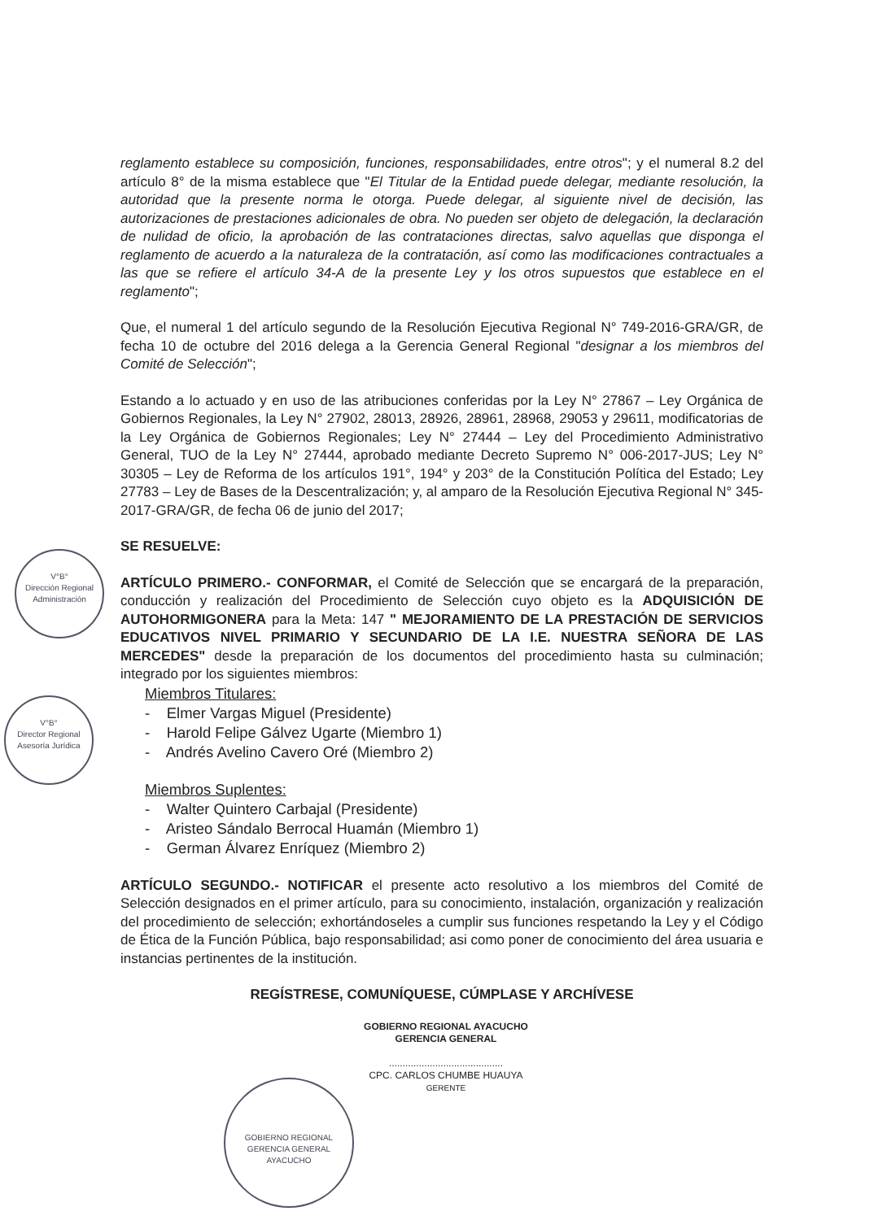reglamento establece su composición, funciones, responsabilidades, entre otros"; y el numeral 8.2 del artículo 8° de la misma establece que "El Titular de la Entidad puede delegar, mediante resolución, la autoridad que la presente norma le otorga. Puede delegar, al siguiente nivel de decisión, las autorizaciones de prestaciones adicionales de obra. No pueden ser objeto de delegación, la declaración de nulidad de oficio, la aprobación de las contrataciones directas, salvo aquellas que disponga el reglamento de acuerdo a la naturaleza de la contratación, así como las modificaciones contractuales a las que se refiere el artículo 34-A de la presente Ley y los otros supuestos que establece en el reglamento";
Que, el numeral 1 del artículo segundo de la Resolución Ejecutiva Regional N° 749-2016-GRA/GR, de fecha 10 de octubre del 2016 delega a la Gerencia General Regional "designar a los miembros del Comité de Selección";
Estando a lo actuado y en uso de las atribuciones conferidas por la Ley N° 27867 – Ley Orgánica de Gobiernos Regionales, la Ley N° 27902, 28013, 28926, 28961, 28968, 29053 y 29611, modificatorias de la Ley Orgánica de Gobiernos Regionales; Ley N° 27444 – Ley del Procedimiento Administrativo General, TUO de la Ley N° 27444, aprobado mediante Decreto Supremo N° 006-2017-JUS; Ley N° 30305 – Ley de Reforma de los artículos 191°, 194° y 203° de la Constitución Política del Estado; Ley 27783 – Ley de Bases de la Descentralización; y, al amparo de la Resolución Ejecutiva Regional N° 345-2017-GRA/GR, de fecha 06 de junio del 2017;
SE RESUELVE:
ARTÍCULO PRIMERO.- CONFORMAR, el Comité de Selección que se encargará de la preparación, conducción y realización del Procedimiento de Selección cuyo objeto es la ADQUISICIÓN DE AUTOHORMIGONERA para la Meta: 147 " MEJORAMIENTO DE LA PRESTACIÓN DE SERVICIOS EDUCATIVOS NIVEL PRIMARIO Y SECUNDARIO DE LA I.E. NUESTRA SEÑORA DE LAS MERCEDES" desde la preparación de los documentos del procedimiento hasta su culminación; integrado por los siguientes miembros:
Miembros Titulares:
- Elmer Vargas Miguel (Presidente)
- Harold Felipe Gálvez Ugarte (Miembro 1)
- Andrés Avelino Cavero Oré (Miembro 2)
Miembros Suplentes:
- Walter Quintero Carbajal (Presidente)
- Aristeo Sándalo Berrocal Huamán (Miembro 1)
- German Álvarez Enríquez (Miembro 2)
ARTÍCULO SEGUNDO.- NOTIFICAR el presente acto resolutivo a los miembros del Comité de Selección designados en el primer artículo, para su conocimiento, instalación, organización y realización del procedimiento de selección; exhortándoseles a cumplir sus funciones respetando la Ley y el Código de Ética de la Función Pública, bajo responsabilidad; asi como poner de conocimiento del área usuaria e instancias pertinentes de la institución.
REGÍSTRESE, COMUNÍQUESE, CÚMPLASE Y ARCHÍVESE
GOBIERNO REGIONAL AYACUCHO
GERENCIA GENERAL
..........................................
CPC. CARLOS CHUMBE HUAUYA
GERENTE
V°B°
Dirección Regional
Administración
V°B°
Director Regional
Asesoría Jurídica
GOBIERNO REGIONAL
GERENCIA GENERAL
AYACUCHO